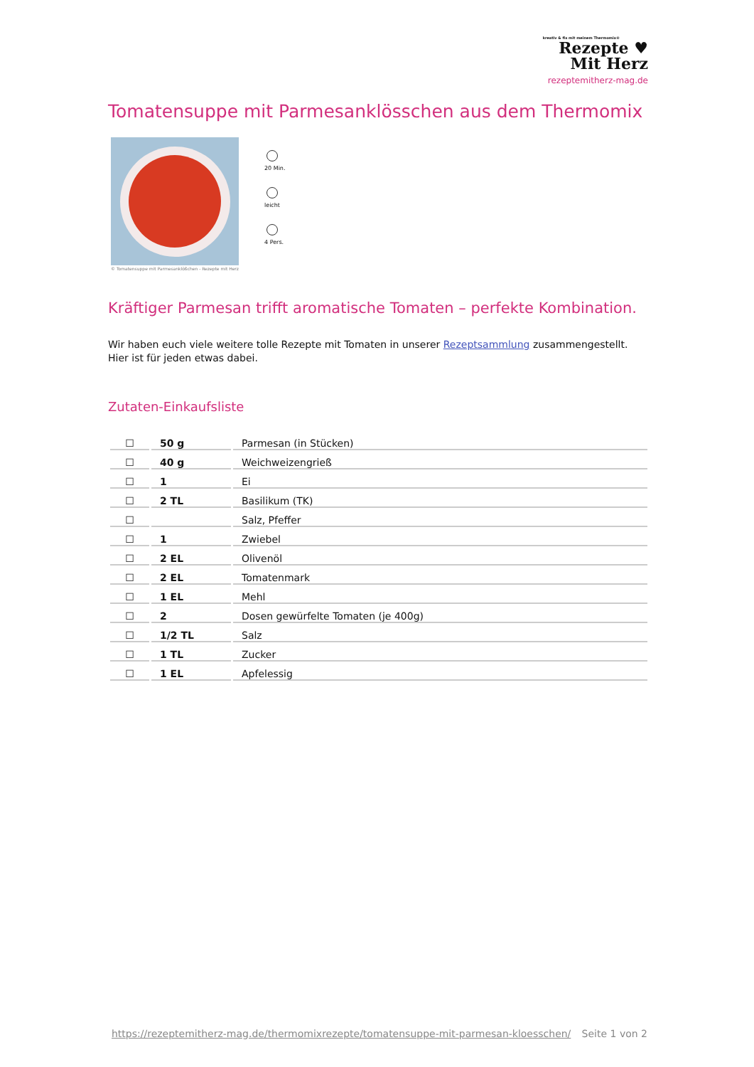kreativ & fix mit meinem Thermomix®
Rezepte ♥
Mit Herz
rezeptemitherz-mag.de
Tomatensuppe mit Parmesanklösschen aus dem Thermomix
© Tomatensuppe mit Parmesanklößchen - Rezepte mit Herz
20 Min.
leicht
4 Pers.
Kräftiger Parmesan trifft aromatische Tomaten – perfekte Kombination.
Wir haben euch viele weitere tolle Rezepte mit Tomaten in unserer Rezeptsammlung zusammengestellt. Hier ist für jeden etwas dabei.
Zutaten-Einkaufsliste
| ☐ | 50 g | Parmesan (in Stücken) |
| ☐ | 40 g | Weichweizengrieß |
| ☐ | 1 | Ei |
| ☐ | 2 TL | Basilikum (TK) |
| ☐ | | Salz, Pfeffer |
| ☐ | 1 | Zwiebel |
| ☐ | 2 EL | Olivenöl |
| ☐ | 2 EL | Tomatenmark |
| ☐ | 1 EL | Mehl |
| ☐ | 2 | Dosen gewürfelte Tomaten (je 400g) |
| ☐ | 1/2 TL | Salz |
| ☐ | 1 TL | Zucker |
| ☐ | 1 EL | Apfelessig |
https://rezeptemitherz-mag.de/thermomixrezepte/tomatensuppe-mit-parmesan-kloesschen/ Seite 1 von 2